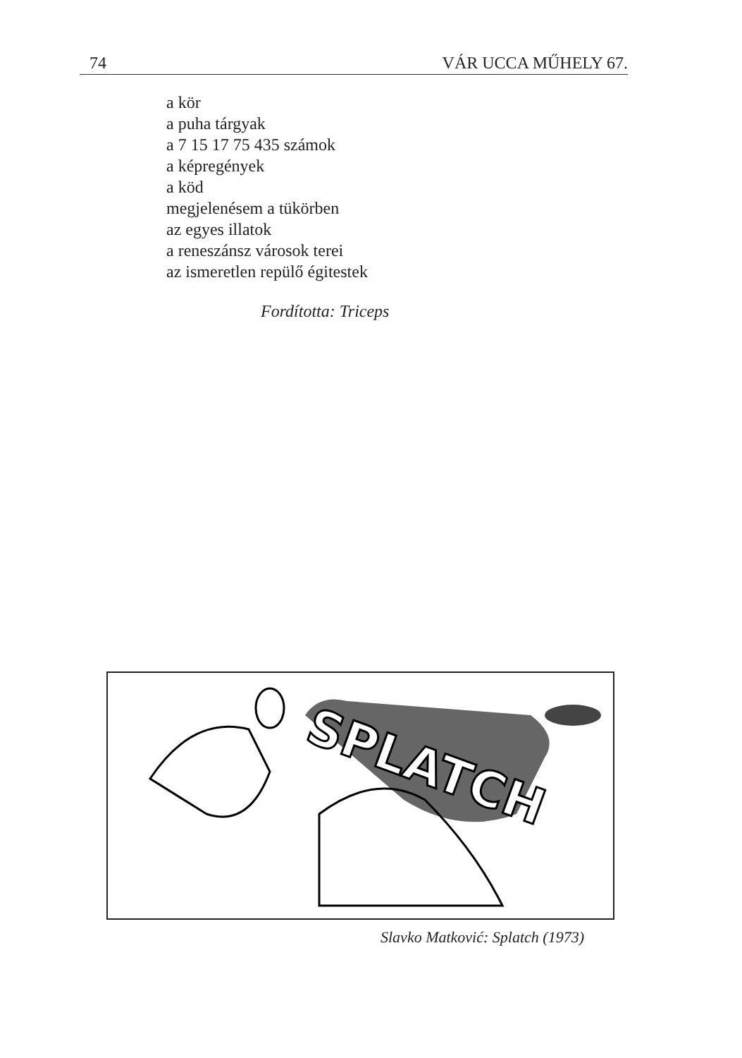74 VÁR UCCA MŰHELY 67.
a kör
a puha tárgyak
a 7 15 17 75 435 számok
a képregények
a köd
megjelenésem a tükörben
az egyes illatok
a reneszánsz városok terei
az ismeretlen repülő égitestek
Fordította: Triceps
SPLATCH
Slavko Matković: Splatch (1973)